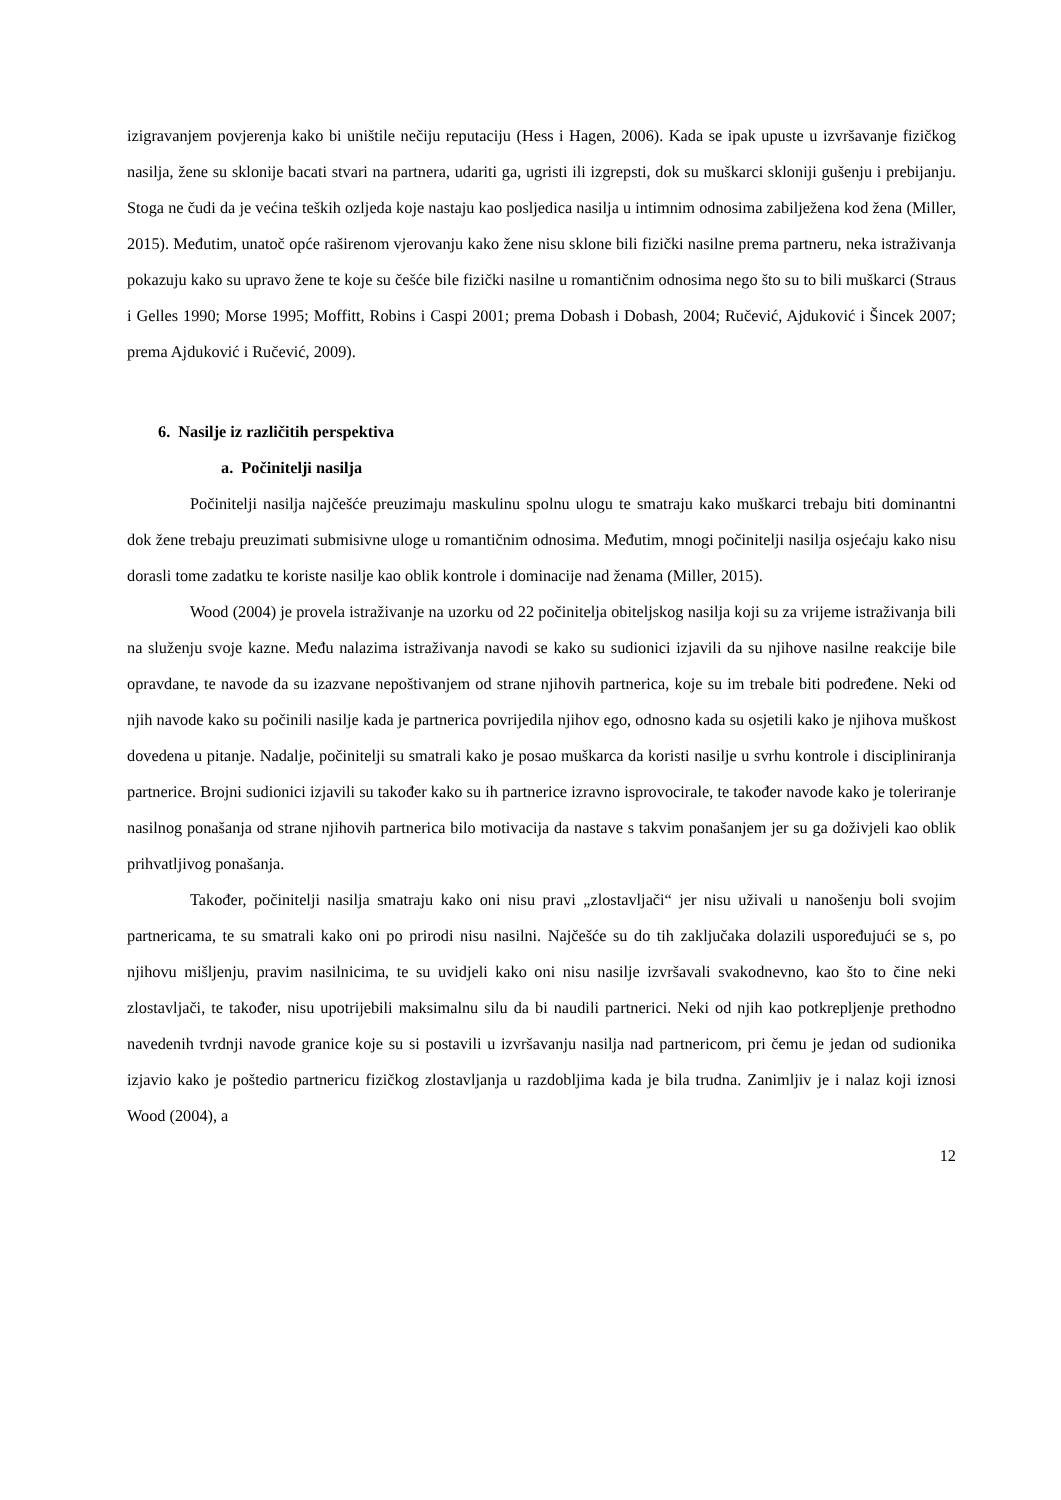izigravanjem povjerenja kako bi uništile nečiju reputaciju (Hess i Hagen, 2006). Kada se ipak upuste u izvršavanje fizičkog nasilja, žene su sklonije bacati stvari na partnera, udariti ga, ugristi ili izgrepsti, dok su muškarci skloniji gušenju i prebijanju. Stoga ne čudi da je većina teških ozljeda koje nastaju kao posljedica nasilja u intimnim odnosima zabilježena kod žena (Miller, 2015). Međutim, unatoč opće raširenom vjerovanju kako žene nisu sklone bili fizički nasilne prema partneru, neka istraživanja pokazuju kako su upravo žene te koje su češće bile fizički nasilne u romantičnim odnosima nego što su to bili muškarci (Straus i Gelles 1990; Morse 1995; Moffitt, Robins i Caspi 2001; prema Dobash i Dobash, 2004; Ručević, Ajduković i Šincek 2007; prema Ajduković i Ručević, 2009).
6. Nasilje iz različitih perspektiva
a. Počinitelji nasilja
Počinitelji nasilja najčešće preuzimaju maskulinu spolnu ulogu te smatraju kako muškarci trebaju biti dominantni dok žene trebaju preuzimati submisivne uloge u romantičnim odnosima. Međutim, mnogi počinitelji nasilja osjećaju kako nisu dorasli tome zadatku te koriste nasilje kao oblik kontrole i dominacije nad ženama (Miller, 2015).
Wood (2004) je provela istraživanje na uzorku od 22 počinitelja obiteljskog nasilja koji su za vrijeme istraživanja bili na služenju svoje kazne. Među nalazima istraživanja navodi se kako su sudionici izjavili da su njihove nasilne reakcije bile opravdane, te navode da su izazvane nepoštivanjem od strane njihovih partnerica, koje su im trebale biti podređene. Neki od njih navode kako su počinili nasilje kada je partnerica povrijedila njihov ego, odnosno kada su osjetili kako je njihova muškost dovedena u pitanje. Nadalje, počinitelji su smatrali kako je posao muškarca da koristi nasilje u svrhu kontrole i discipliniranja partnerice. Brojni sudionici izjavili su također kako su ih partnerice izravno isprovocirale, te također navode kako je toleriranje nasilnog ponašanja od strane njihovih partnerica bilo motivacija da nastave s takvim ponašanjem jer su ga doživjeli kao oblik prihvatljivog ponašanja.
Također, počinitelji nasilja smatraju kako oni nisu pravi „zlostavljači“ jer nisu uživali u nanošenju boli svojim partnericama, te su smatrali kako oni po prirodi nisu nasilni. Najčešće su do tih zaključaka dolazili uspoređujući se s, po njihovu mišljenju, pravim nasilnicima, te su uvidjeli kako oni nisu nasilje izvršavali svakodnevno, kao što to čine neki zlostavljači, te također, nisu upotrijebili maksimalnu silu da bi naudili partnerici. Neki od njih kao potkrepljenje prethodno navedenih tvrdnji navode granice koje su si postavili u izvršavanju nasilja nad partnericom, pri čemu je jedan od sudionika izjavio kako je poštedio partnericu fizičkog zlostavljanja u razdobljima kada je bila trudna. Zanimljiv je i nalaz koji iznosi Wood (2004), a
12